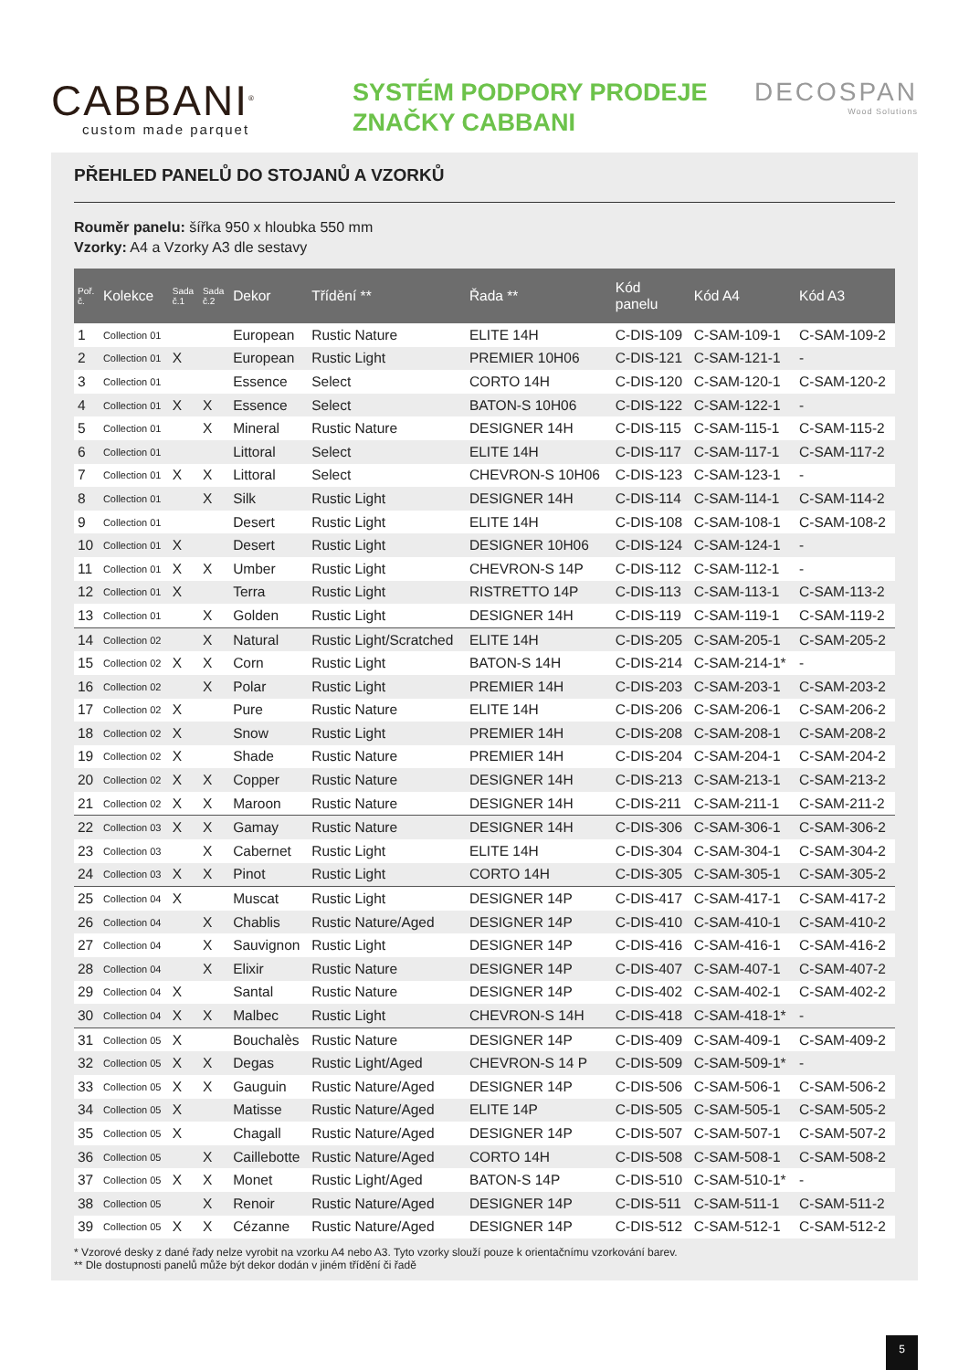CABBANI<sup>®</sup>
custom made parquet
SYSTÉM PODPORY PRODEJE
ZNAČKY CABBANI
DECOSPAN
Wood Solutions
PŘEHLED PANELŮ DO STOJANŮ A VZORKŮ
Rouměr panelu: šířka 950 x hloubka 550 mm
Vzorky: A4 a Vzorky A3 dle sestavy
| Poř. č. | Kolekce | Sada č.1 | Sada č.2 | Dekor | Třídění ** | Řada ** | Kód panelu | Kód A4 | Kód A3 |
| --- | --- | --- | --- | --- | --- | --- | --- | --- | --- |
| 1 | Collection 01 | | | European | Rustic Nature | ELITE 14H | C-DIS-109 | C-SAM-109-1 | C-SAM-109-2 |
| 2 | Collection 01 | X | | European | Rustic Light | PREMIER 10H06 | C-DIS-121 | C-SAM-121-1 | - |
| 3 | Collection 01 | | | Essence | Select | CORTO 14H | C-DIS-120 | C-SAM-120-1 | C-SAM-120-2 |
| 4 | Collection 01 | X | X | Essence | Select | BATON-S 10H06 | C-DIS-122 | C-SAM-122-1 | - |
| 5 | Collection 01 | | X | Mineral | Rustic Nature | DESIGNER 14H | C-DIS-115 | C-SAM-115-1 | C-SAM-115-2 |
| 6 | Collection 01 | | | Littoral | Select | ELITE 14H | C-DIS-117 | C-SAM-117-1 | C-SAM-117-2 |
| 7 | Collection 01 | X | X | Littoral | Select | CHEVRON-S 10H06 | C-DIS-123 | C-SAM-123-1 | - |
| 8 | Collection 01 | | X | Silk | Rustic Light | DESIGNER 14H | C-DIS-114 | C-SAM-114-1 | C-SAM-114-2 |
| 9 | Collection 01 | | | Desert | Rustic Light | ELITE 14H | C-DIS-108 | C-SAM-108-1 | C-SAM-108-2 |
| 10 | Collection 01 | X | | Desert | Rustic Light | DESIGNER 10H06 | C-DIS-124 | C-SAM-124-1 | - |
| 11 | Collection 01 | X | X | Umber | Rustic Light | CHEVRON-S 14P | C-DIS-112 | C-SAM-112-1 | - |
| 12 | Collection 01 | X | | Terra | Rustic Light | RISTRETTO 14P | C-DIS-113 | C-SAM-113-1 | C-SAM-113-2 |
| 13 | Collection 01 | | X | Golden | Rustic Light | DESIGNER 14H | C-DIS-119 | C-SAM-119-1 | C-SAM-119-2 |
| 14 | Collection 02 | | X | Natural | Rustic Light/Scratched | ELITE 14H | C-DIS-205 | C-SAM-205-1 | C-SAM-205-2 |
| 15 | Collection 02 | X | X | Corn | Rustic Light | BATON-S 14H | C-DIS-214 | C-SAM-214-1* | - |
| 16 | Collection 02 | | X | Polar | Rustic Light | PREMIER 14H | C-DIS-203 | C-SAM-203-1 | C-SAM-203-2 |
| 17 | Collection 02 | X | | Pure | Rustic Nature | ELITE 14H | C-DIS-206 | C-SAM-206-1 | C-SAM-206-2 |
| 18 | Collection 02 | X | | Snow | Rustic Light | PREMIER 14H | C-DIS-208 | C-SAM-208-1 | C-SAM-208-2 |
| 19 | Collection 02 | X | | Shade | Rustic Nature | PREMIER 14H | C-DIS-204 | C-SAM-204-1 | C-SAM-204-2 |
| 20 | Collection 02 | X | X | Copper | Rustic Nature | DESIGNER 14H | C-DIS-213 | C-SAM-213-1 | C-SAM-213-2 |
| 21 | Collection 02 | X | X | Maroon | Rustic Nature | DESIGNER 14H | C-DIS-211 | C-SAM-211-1 | C-SAM-211-2 |
| 22 | Collection 03 | X | X | Gamay | Rustic Nature | DESIGNER 14H | C-DIS-306 | C-SAM-306-1 | C-SAM-306-2 |
| 23 | Collection 03 | | X | Cabernet | Rustic Light | ELITE 14H | C-DIS-304 | C-SAM-304-1 | C-SAM-304-2 |
| 24 | Collection 03 | X | X | Pinot | Rustic Light | CORTO 14H | C-DIS-305 | C-SAM-305-1 | C-SAM-305-2 |
| 25 | Collection 04 | X | | Muscat | Rustic Light | DESIGNER 14P | C-DIS-417 | C-SAM-417-1 | C-SAM-417-2 |
| 26 | Collection 04 | | X | Chablis | Rustic Nature/Aged | DESIGNER 14P | C-DIS-410 | C-SAM-410-1 | C-SAM-410-2 |
| 27 | Collection 04 | | X | Sauvignon | Rustic Light | DESIGNER 14P | C-DIS-416 | C-SAM-416-1 | C-SAM-416-2 |
| 28 | Collection 04 | | X | Elixir | Rustic Nature | DESIGNER 14P | C-DIS-407 | C-SAM-407-1 | C-SAM-407-2 |
| 29 | Collection 04 | X | | Santal | Rustic Nature | DESIGNER 14P | C-DIS-402 | C-SAM-402-1 | C-SAM-402-2 |
| 30 | Collection 04 | X | X | Malbec | Rustic Light | CHEVRON-S 14H | C-DIS-418 | C-SAM-418-1* | - |
| 31 | Collection 05 | X | | Bouchalès | Rustic Nature | DESIGNER 14P | C-DIS-409 | C-SAM-409-1 | C-SAM-409-2 |
| 32 | Collection 05 | X | X | Degas | Rustic Light/Aged | CHEVRON-S 14 P | C-DIS-509 | C-SAM-509-1* | - |
| 33 | Collection 05 | X | X | Gauguin | Rustic Nature/Aged | DESIGNER 14P | C-DIS-506 | C-SAM-506-1 | C-SAM-506-2 |
| 34 | Collection 05 | X | | Matisse | Rustic Nature/Aged | ELITE 14P | C-DIS-505 | C-SAM-505-1 | C-SAM-505-2 |
| 35 | Collection 05 | X | | Chagall | Rustic Nature/Aged | DESIGNER 14P | C-DIS-507 | C-SAM-507-1 | C-SAM-507-2 |
| 36 | Collection 05 | | X | Caillebotte | Rustic Nature/Aged | CORTO 14H | C-DIS-508 | C-SAM-508-1 | C-SAM-508-2 |
| 37 | Collection 05 | X | X | Monet | Rustic Light/Aged | BATON-S 14P | C-DIS-510 | C-SAM-510-1* | - |
| 38 | Collection 05 | | X | Renoir | Rustic Nature/Aged | DESIGNER 14P | C-DIS-511 | C-SAM-511-1 | C-SAM-511-2 |
| 39 | Collection 05 | X | X | Cézanne | Rustic Nature/Aged | DESIGNER 14P | C-DIS-512 | C-SAM-512-1 | C-SAM-512-2 |
* Vzorové desky z dané řady nelze vyrobit na vzorku A4 nebo A3. Tyto vzorky slouží pouze k orientačnímu vzorkování barev.
** Dle dostupnosti panelů může být dekor dodán v jiném třídění či řadě
5